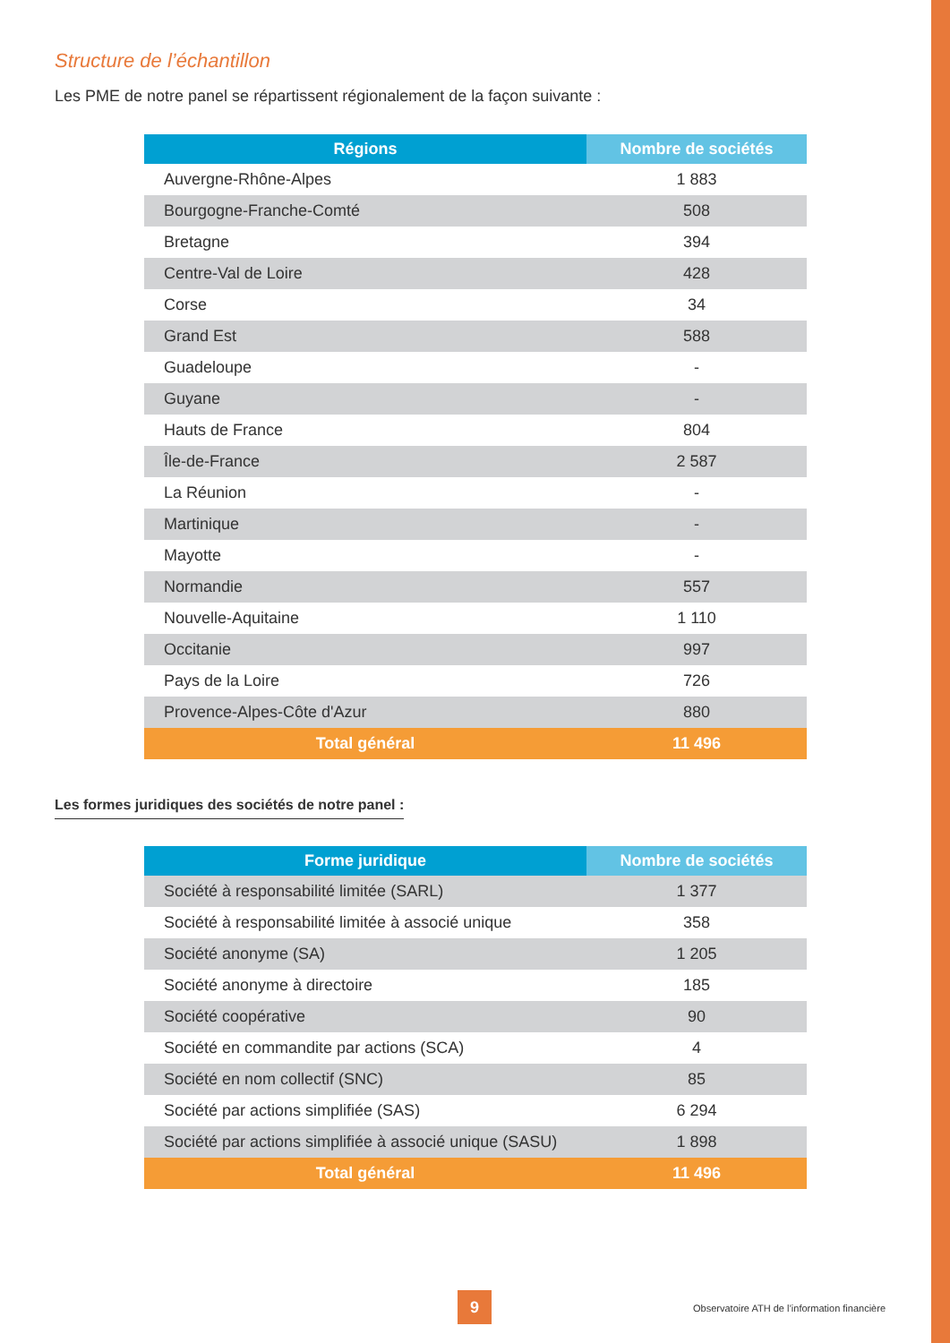Structure de l’échantillon
Les PME de notre panel se répartissent régionalement de la façon suivante :
| Régions | Nombre de sociétés |
| --- | --- |
| Auvergne-Rhône-Alpes | 1 883 |
| Bourgogne-Franche-Comté | 508 |
| Bretagne | 394 |
| Centre-Val de Loire | 428 |
| Corse | 34 |
| Grand Est | 588 |
| Guadeloupe | - |
| Guyane | - |
| Hauts de France | 804 |
| Île-de-France | 2 587 |
| La Réunion | - |
| Martinique | - |
| Mayotte | - |
| Normandie | 557 |
| Nouvelle-Aquitaine | 1 110 |
| Occitanie | 997 |
| Pays de la Loire | 726 |
| Provence-Alpes-Côte d'Azur | 880 |
| Total général | 11 496 |
Les formes juridiques des sociétés de notre panel :
| Forme juridique | Nombre de sociétés |
| --- | --- |
| Société à responsabilité limitée (SARL) | 1 377 |
| Société à responsabilité limitée à associé unique | 358 |
| Société anonyme (SA) | 1 205 |
| Société anonyme à directoire | 185 |
| Société coopérative | 90 |
| Société en commandite par actions (SCA) | 4 |
| Société en nom collectif (SNC) | 85 |
| Société par actions simplifiée (SAS) | 6 294 |
| Société par actions simplifiée à associé unique (SASU) | 1 898 |
| Total général | 11 496 |
9
Observatoire ATH de l’information financière